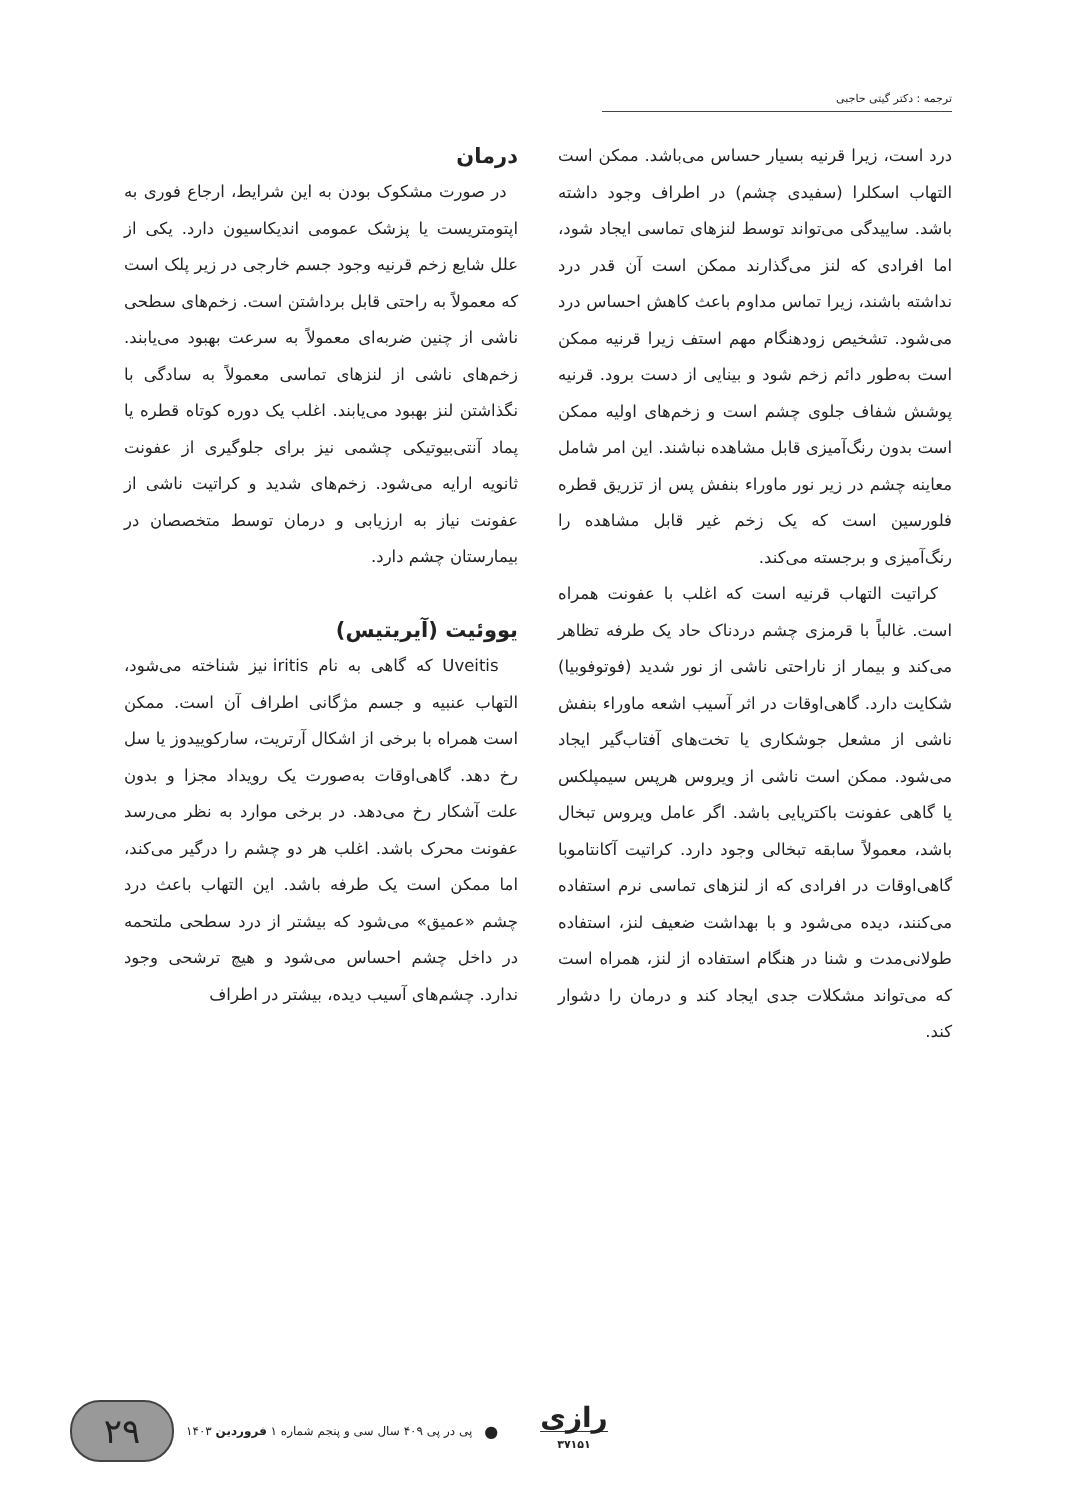ترجمه : دکتر گیتی حاجبی
درد است، زیرا قرنیه بسیار حساس می‌باشد. ممکن است التهاب اسکلرا (سفیدی چشم) در اطراف وجود داشته باشد. ساییدگی می‌تواند توسط لنزهای تماسی ایجاد شود، اما افرادی که لنز می‌گذارند ممکن است آن قدر درد نداشته باشند، زیرا تماس مداوم باعث کاهش احساس درد می‌شود. تشخیص زودهنگام مهم استف زیرا قرنیه ممکن است به‌طور دائم زخم شود و بینایی از دست برود. قرنیه پوشش شفاف جلوی چشم است و زخم‌های اولیه ممکن است بدون رنگ‌آمیزی قابل مشاهده نباشند. این امر شامل معاینه چشم در زیر نور ماوراء بنفش پس از تزریق قطره فلورسین است که یک زخم غیر قابل مشاهده را رنگ‌آمیزی و برجسته می‌کند.
کراتیت التهاب قرنیه است که اغلب با عفونت همراه است. غالباً با قرمزی چشم دردناک حاد یک طرفه تظاهر می‌کند و بیمار از ناراحتی ناشی از نور شدید (فوتوفوبیا) شکایت دارد. گاهی‌اوقات در اثر آسیب اشعه ماوراء بنفش ناشی از مشعل جوشکاری یا تخت‌های آفتاب‌گیر ایجاد می‌شود. ممکن است ناشی از ویروس هرپس سیمپلکس یا گاهی عفونت باکتریایی باشد. اگر عامل ویروس تبخال باشد، معمولاً سابقه تبخالی وجود دارد. کراتیت آکانتاموبا گاهی‌اوقات در افرادی که از لنزهای تماسی نرم استفاده می‌کنند، دیده می‌شود و با بهداشت ضعیف لنز، استفاده طولانی‌مدت و شنا در هنگام استفاده از لنز، همراه است که می‌تواند مشکلات جدی ایجاد کند و درمان را دشوار کند.
درمان
در صورت مشکوک بودن به این شرایط، ارجاع فوری به اپتومتریست یا پزشک عمومی اندیکاسیون دارد. یکی از علل شایع زخم قرنیه وجود جسم خارجی در زیر پلک است که معمولاً به راحتی قابل برداشتن است. زخم‌های سطحی ناشی از چنین ضربه‌ای معمولاً به سرعت بهبود می‌یابند. زخم‌های ناشی از لنزهای تماسی معمولاً به سادگی با نگذاشتن لنز بهبود می‌یابند. اغلب یک دوره کوتاه قطره یا پماد آنتی‌بیوتیکی چشمی نیز برای جلوگیری از عفونت ثانویه ارایه می‌شود. زخم‌های شدید و کراتیت ناشی از عفونت نیاز به ارزیابی و درمان توسط متخصصان در بیمارستان چشم دارد.
یووئیت (آیریتیس)
Uveitis که گاهی به نام iritis نیز شناخته می‌شود، التهاب عنبیه و جسم مژگانی اطراف آن است. ممکن است همراه با برخی از اشکال آرتریت، سارکوییدوز یا سل رخ دهد. گاهی‌اوقات به‌صورت یک رویداد مجزا و بدون علت آشکار رخ می‌دهد. در برخی موارد به نظر می‌رسد عفونت محرک باشد. اغلب هر دو چشم را درگیر می‌کند، اما ممکن است یک طرفه باشد. این التهاب باعث درد چشم «عمیق» می‌شود که بیشتر از درد سطحی ملتحمه در داخل چشم احساس می‌شود و هیچ ترشحی وجود ندارد. چشم‌های آسیب دیده، بیشتر در اطراف
۲۹
پی در پی ۴۰۹ سال سی و پنجم شماره ۱ فروردین ۱۴۰۳
●
رازی
۳۷۱۵۱